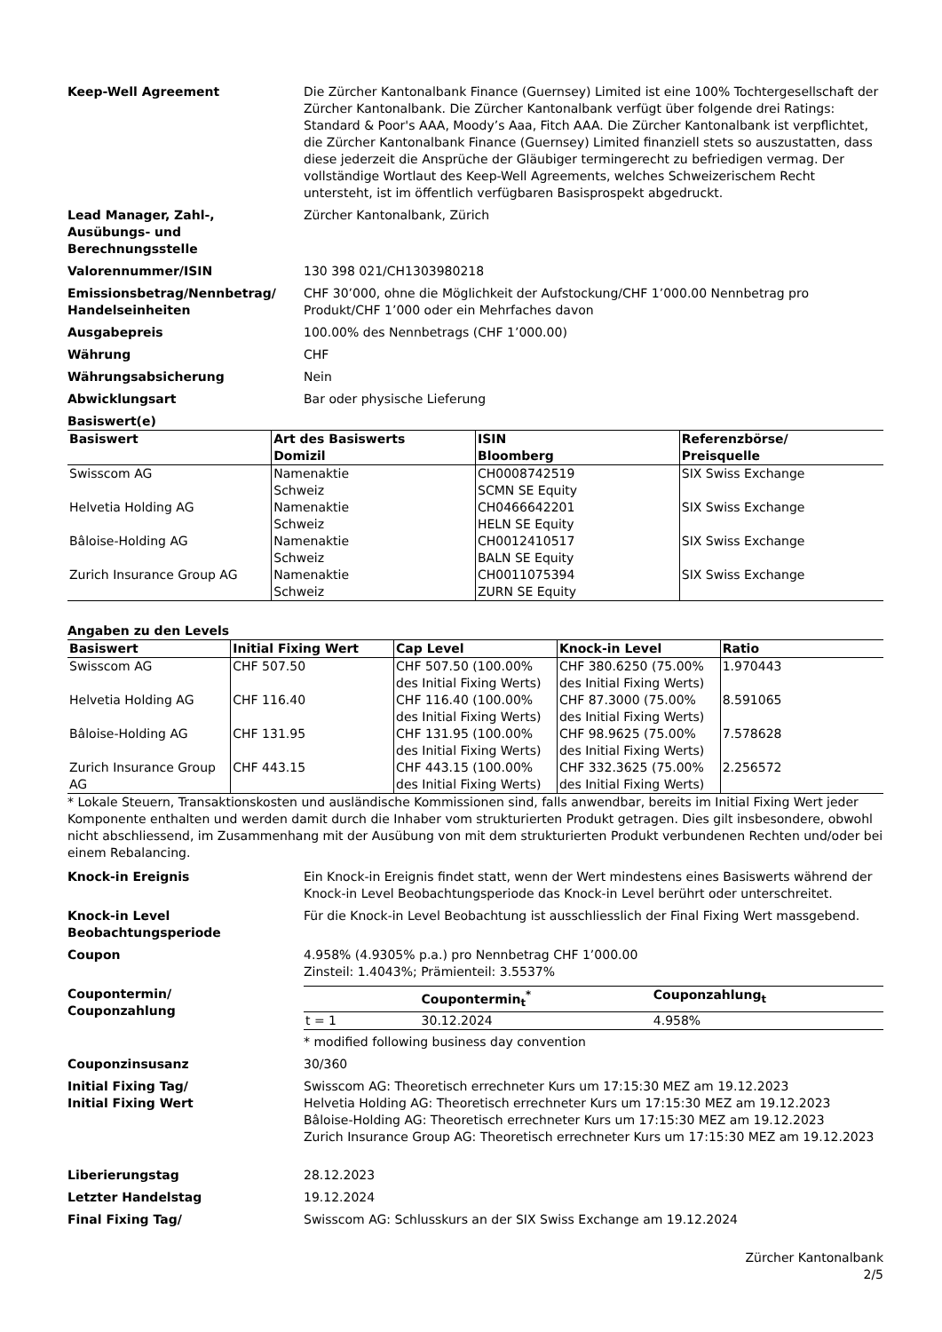Keep-Well Agreement Die Zürcher Kantonalbank Finance (Guernsey) Limited ist eine 100% Tochtergesellschaft der Zürcher Kantonalbank. Die Zürcher Kantonalbank verfügt über folgende drei Ratings: Standard & Poor's AAA, Moody’s Aaa, Fitch AAA. Die Zürcher Kantonalbank ist verpflichtet, die Zürcher Kantonalbank Finance (Guernsey) Limited finanziell stets so auszustatten, dass diese jederzeit die Ansprüche der Gläubiger termingerecht zu befriedigen vermag. Der vollständige Wortlaut des Keep-Well Agreements, welches Schweizerischem Recht untersteht, ist im öffentlich verfügbaren Basisprospekt abgedruckt.
Lead Manager, Zahl-,
Ausübungs- und
Berechnungsstelle
Zürcher Kantonalbank, Zürich
Valorennummer/ISIN 130 398 021/CH1303980218
Emissionsbetrag/Nennbetrag/
Handelseinheiten
CHF 30’000, ohne die Möglichkeit der Aufstockung/CHF 1’000.00 Nennbetrag pro Produkt/CHF 1’000 oder ein Mehrfaches davon
Ausgabepreis 100.00% des Nennbetrags (CHF 1’000.00)
Währung CHF
Währungsabsicherung Nein
Abwicklungsart Bar oder physische Lieferung
Basiswert(e)
| Basiswert | Art des Basiswerts Domizil | ISIN Bloomberg | Referenzbörse/ Preisquelle |
| --- | --- | --- | --- |
| Swisscom AG | Namenaktie Schweiz | CH0008742519 SCMN SE Equity | SIX Swiss Exchange |
| Helvetia Holding AG | Namenaktie Schweiz | CH0466642201 HELN SE Equity | SIX Swiss Exchange |
| Bâloise-Holding AG | Namenaktie Schweiz | CH0012410517 BALN SE Equity | SIX Swiss Exchange |
| Zurich Insurance Group AG | Namenaktie Schweiz | CH0011075394 ZURN SE Equity | SIX Swiss Exchange |
Angaben zu den Levels
| Basiswert | Initial Fixing Wert | Cap Level | Knock-in Level | Ratio |
| --- | --- | --- | --- | --- |
| Swisscom AG | CHF 507.50 | CHF 507.50 (100.00% des Initial Fixing Werts) | CHF 380.6250 (75.00% des Initial Fixing Werts) | 1.970443 |
| Helvetia Holding AG | CHF 116.40 | CHF 116.40 (100.00% des Initial Fixing Werts) | CHF 87.3000 (75.00% des Initial Fixing Werts) | 8.591065 |
| Bâloise-Holding AG | CHF 131.95 | CHF 131.95 (100.00% des Initial Fixing Werts) | CHF 98.9625 (75.00% des Initial Fixing Werts) | 7.578628 |
| Zurich Insurance Group AG | CHF 443.15 | CHF 443.15 (100.00% des Initial Fixing Werts) | CHF 332.3625 (75.00% des Initial Fixing Werts) | 2.256572 |
* Lokale Steuern, Transaktionskosten und ausländische Kommissionen sind, falls anwendbar, bereits im Initial Fixing Wert jeder Komponente enthalten und werden damit durch die Inhaber vom strukturierten Produkt getragen. Dies gilt insbesondere, obwohl nicht abschliessend, im Zusammenhang mit der Ausübung von mit dem strukturierten Produkt verbundenen Rechten und/oder bei einem Rebalancing.
Knock-in Ereignis Ein Knock-in Ereignis findet statt, wenn der Wert mindestens eines Basiswerts während der Knock-in Level Beobachtungsperiode das Knock-in Level berührt oder unterschreitet.
Knock-in Level
Beobachtungsperiode
Für die Knock-in Level Beobachtung ist ausschliesslich der Final Fixing Wert massgebend.
Coupon 4.958% (4.9305% p.a.) pro Nennbetrag CHF 1’000.00
Zinsteil: 1.4043%; Prämienteil: 3.5537%
Coupontermin/
Couponzahlung
| | Coupontermin<sub>t</sub><sup>*</sup> | Couponzahlung<sub>t</sub> |
| --- | --- | --- |
| t = 1 | 30.12.2024 | 4.958% |
* modified following business day convention
Couponzinsusanz 30/360
Initial Fixing Tag/
Initial Fixing Wert
Swisscom AG: Theoretisch errechneter Kurs um 17:15:30 MEZ am 19.12.2023
Helvetia Holding AG: Theoretisch errechneter Kurs um 17:15:30 MEZ am 19.12.2023
Bâloise-Holding AG: Theoretisch errechneter Kurs um 17:15:30 MEZ am 19.12.2023
Zurich Insurance Group AG: Theoretisch errechneter Kurs um 17:15:30 MEZ am 19.12.2023
Liberierungstag 28.12.2023
Letzter Handelstag 19.12.2024
Final Fixing Tag/ Swisscom AG: Schlusskurs an der SIX Swiss Exchange am 19.12.2024
Zürcher Kantonalbank
2/5